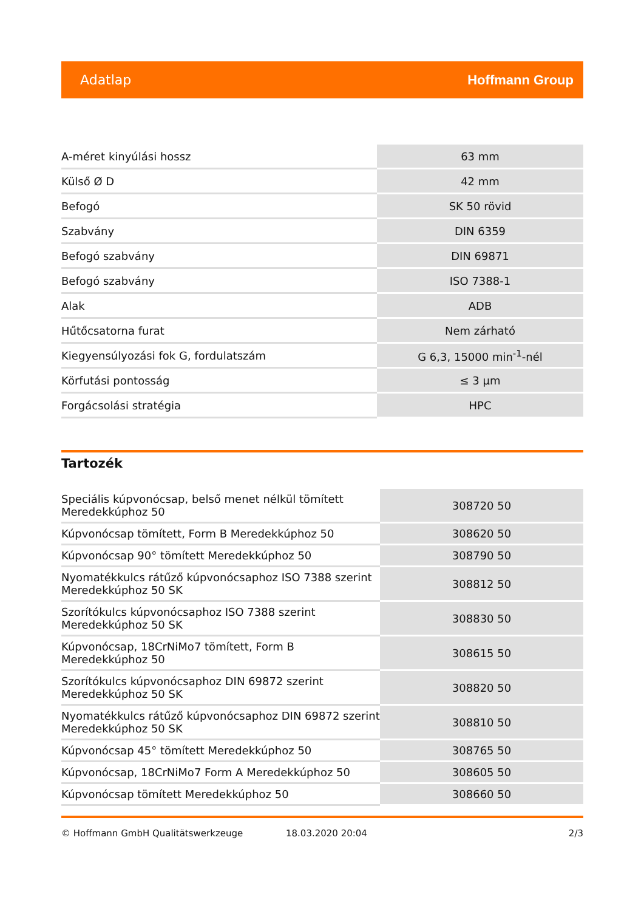Adatlap Hoffmann Group
| A-méret kinyúlási hossz | 63 mm |
| Külső Ø D | 42 mm |
| Befogó | SK 50 rövid |
| Szabvány | DIN 6359 |
| Befogó szabvány | DIN 69871 |
| Befogó szabvány | ISO 7388-1 |
| Alak | ADB |
| Hűtőcsatorna furat | Nem zárható |
| Kiegyensúlyozási fok G, fordulatszám | G 6,3, 15000 min<sup>-1</sup>-nél |
| Körfutási pontosság | ≤ 3 µm |
| Forgácsolási stratégia | HPC |
Tartozék
| Speciális kúpvonócsap, belső menet nélkül tömített Meredekkúphoz 50 | 308720 50 |
| Kúpvonócsap tömített, Form B Meredekkúphoz 50 | 308620 50 |
| Kúpvonócsap 90° tömített Meredekkúphoz 50 | 308790 50 |
| Nyomatékkulcs rátűző kúpvonócsaphoz ISO 7388 szerint Meredekkúphoz 50 SK | 308812 50 |
| Szorítókulcs kúpvonócsaphoz ISO 7388 szerint Meredekkúphoz 50 SK | 308830 50 |
| Kúpvonócsap, 18CrNiMo7 tömített, Form B Meredekkúphoz 50 | 308615 50 |
| Szorítókulcs kúpvonócsaphoz DIN 69872 szerint Meredekkúphoz 50 SK | 308820 50 |
| Nyomatékkulcs rátűző kúpvonócsaphoz DIN 69872 szerint Meredekkúphoz 50 SK | 308810 50 |
| Kúpvonócsap 45° tömített Meredekkúphoz 50 | 308765 50 |
| Kúpvonócsap, 18CrNiMo7 Form A Meredekkúphoz 50 | 308605 50 |
| Kúpvonócsap tömített Meredekkúphoz 50 | 308660 50 |
© Hoffmann GmbH Qualitätswerkzeuge 18.03.2020 20:04 2/3